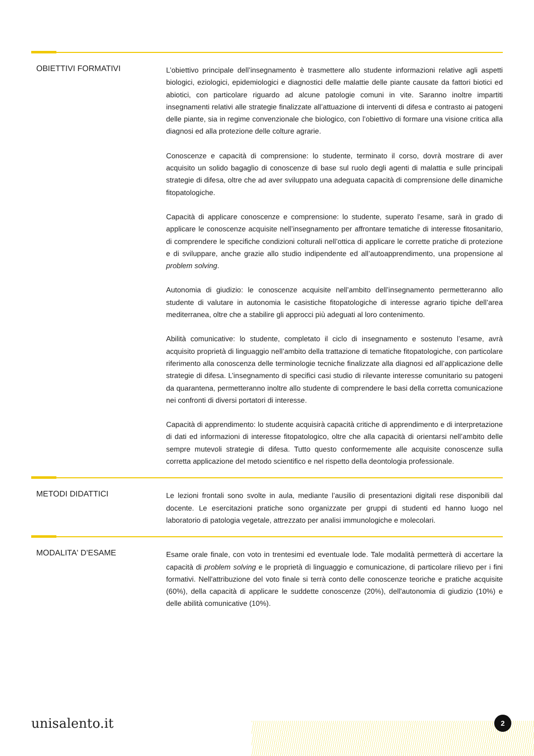OBIETTIVI FORMATIVI
L’obiettivo principale dell’insegnamento è trasmettere allo studente informazioni relative agli aspetti biologici, eziologici, epidemiologici e diagnostici delle malattie delle piante causate da fattori biotici ed abiotici, con particolare riguardo ad alcune patologie comuni in vite. Saranno inoltre impartiti insegnamenti relativi alle strategie finalizzate all’attuazione di interventi di difesa e contrasto ai patogeni delle piante, sia in regime convenzionale che biologico, con l’obiettivo di formare una visione critica alla diagnosi ed alla protezione delle colture agrarie.
Conoscenze e capacità di comprensione: lo studente, terminato il corso, dovrà mostrare di aver acquisito un solido bagaglio di conoscenze di base sul ruolo degli agenti di malattia e sulle principali strategie di difesa, oltre che ad aver sviluppato una adeguata capacità di comprensione delle dinamiche fitopatologiche.
Capacità di applicare conoscenze e comprensione: lo studente, superato l’esame, sarà in grado di applicare le conoscenze acquisite nell’insegnamento per affrontare tematiche di interesse fitosanitario, di comprendere le specifiche condizioni colturali nell’ottica di applicare le corrette pratiche di protezione e di sviluppare, anche grazie allo studio indipendente ed all’autoapprendimento, una propensione al problem solving.
Autonomia di giudizio: le conoscenze acquisite nell’ambito dell’insegnamento permetteranno allo studente di valutare in autonomia le casistiche fitopatologiche di interesse agrario tipiche dell’area mediterranea, oltre che a stabilire gli approcci più adeguati al loro contenimento.
Abilità comunicative: lo studente, completato il ciclo di insegnamento e sostenuto l’esame, avrà acquisito proprietà di linguaggio nell’ambito della trattazione di tematiche fitopatologiche, con particolare riferimento alla conoscenza delle terminologie tecniche finalizzate alla diagnosi ed all’applicazione delle strategie di difesa. L’insegnamento di specifici casi studio di rilevante interesse comunitario su patogeni da quarantena, permetteranno inoltre allo studente di comprendere le basi della corretta comunicazione nei confronti di diversi portatori di interesse.
Capacità di apprendimento: lo studente acquisirà capacità critiche di apprendimento e di interpretazione di dati ed informazioni di interesse fitopatologico, oltre che alla capacità di orientarsi nell’ambito delle sempre mutevoli strategie di difesa. Tutto questo conformemente alle acquisite conoscenze sulla corretta applicazione del metodo scientifico e nel rispetto della deontologia professionale.
METODI DIDATTICI
Le lezioni frontali sono svolte in aula, mediante l’ausilio di presentazioni digitali rese disponibili dal docente. Le esercitazioni pratiche sono organizzate per gruppi di studenti ed hanno luogo nel laboratorio di patologia vegetale, attrezzato per analisi immunologiche e molecolari.
MODALITA' D'ESAME
Esame orale finale, con voto in trentesimi ed eventuale lode. Tale modalità permetterà di accertare la capacità di problem solving e le proprietà di linguaggio e comunicazione, di particolare rilievo per i fini formativi. Nell'attribuzione del voto finale si terrà conto delle conoscenze teoriche e pratiche acquisite (60%), della capacità di applicare le suddette conoscenze (20%), dell'autonomia di giudizio (10%) e delle abilità comunicative (10%).
unisalento.it 2